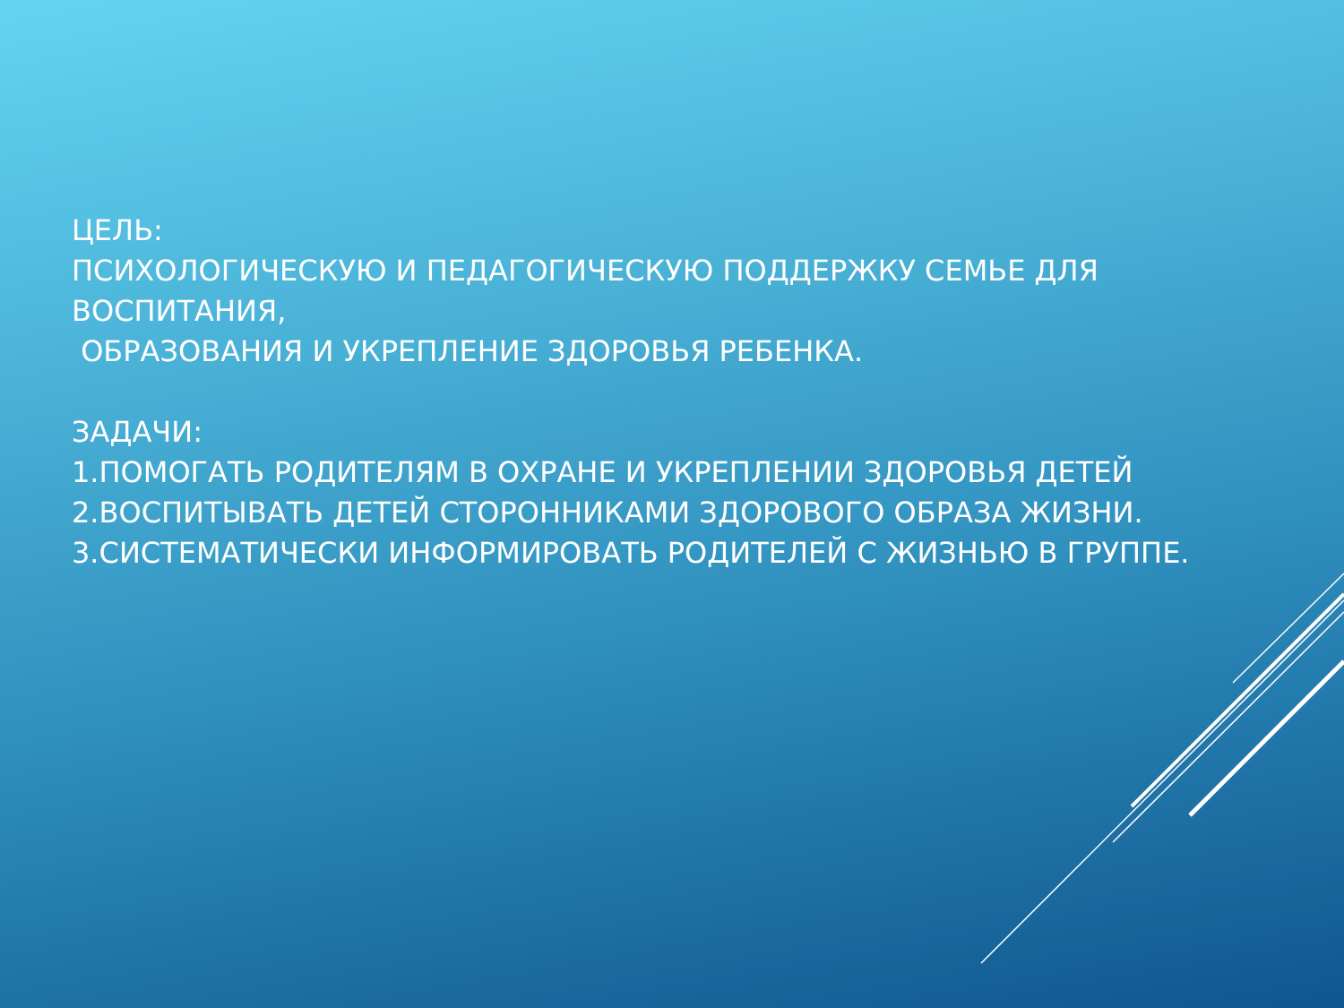ЦЕЛЬ:
ПСИХОЛОГИЧЕСКУЮ И ПЕДАГОГИЧЕСКУЮ ПОДДЕРЖКУ СЕМЬЕ ДЛЯ ВОСПИТАНИЯ,
ОБРАЗОВАНИЯ И УКРЕПЛЕНИЕ ЗДОРОВЬЯ РЕБЕНКА.
ЗАДАЧИ:
1.ПОМОГАТЬ РОДИТЕЛЯМ В ОХРАНЕ И УКРЕПЛЕНИИ ЗДОРОВЬЯ ДЕТЕЙ
2.ВОСПИТЫВАТЬ ДЕТЕЙ СТОРОННИКАМИ ЗДОРОВОГО ОБРАЗА ЖИЗНИ.
3.СИСТЕМАТИЧЕСКИ ИНФОРМИРОВАТЬ РОДИТЕЛЕЙ С ЖИЗНЬЮ В ГРУППЕ.